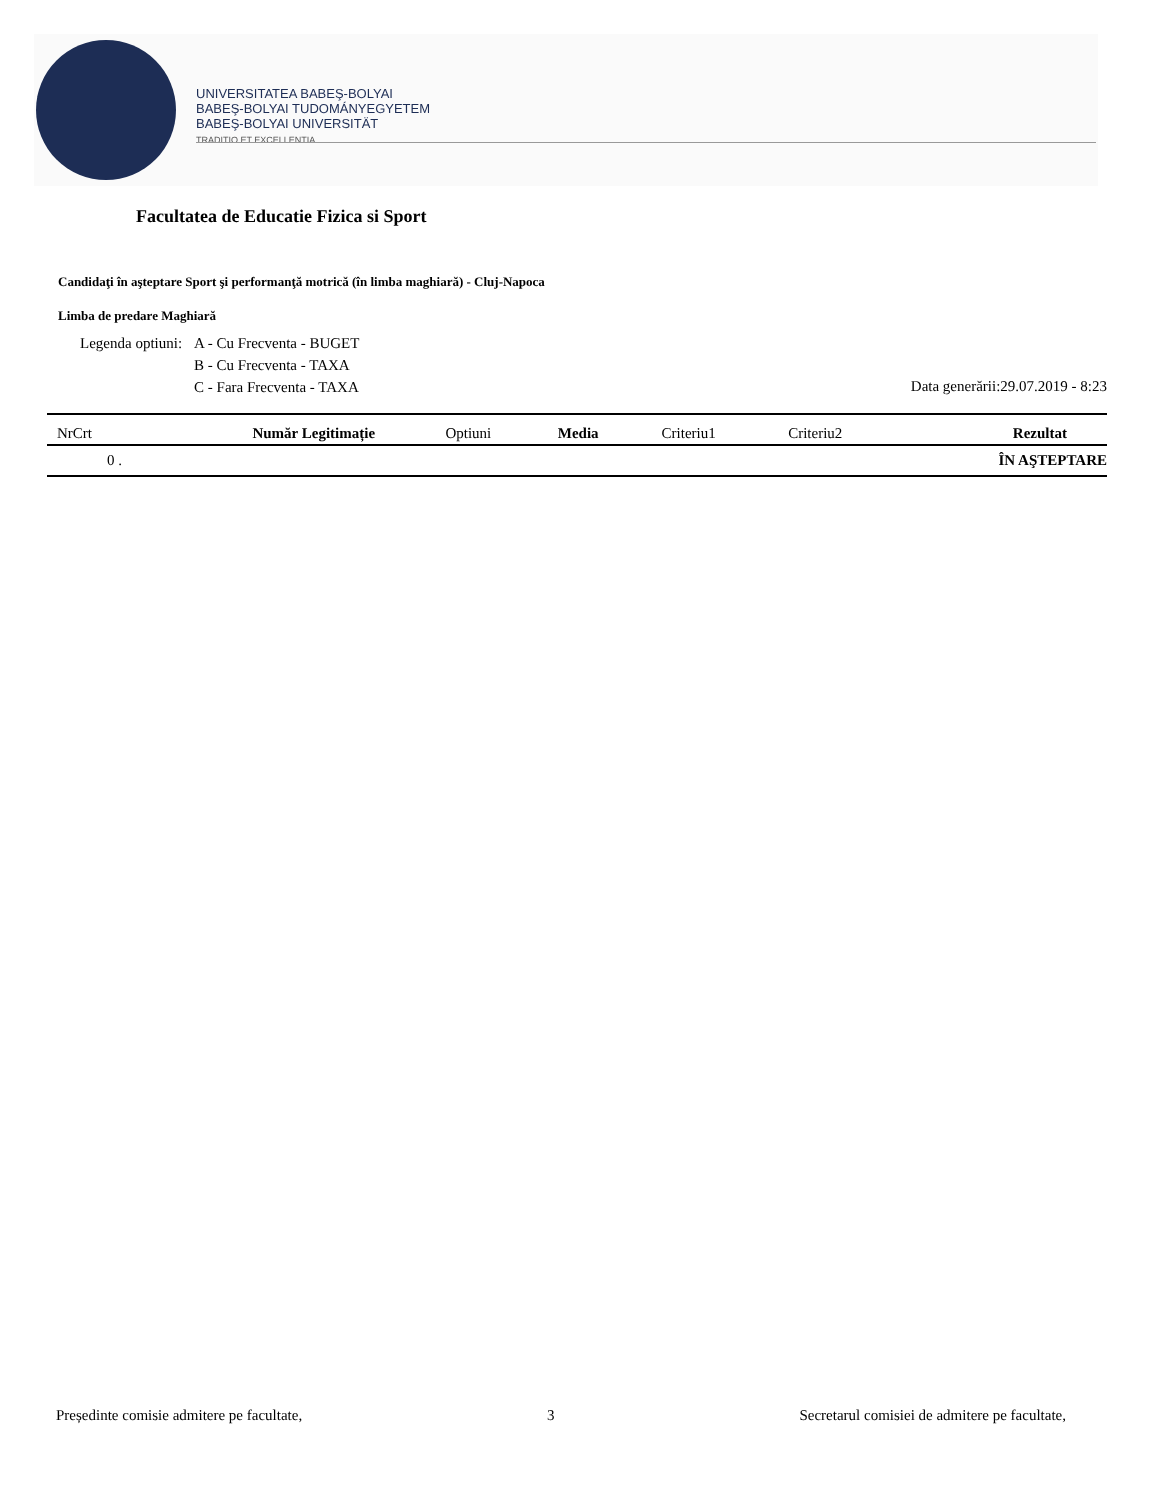UNIVERSITATEA BABEŞ-BOLYAI
BABEŞ-BOLYAI TUDOMÁNYEGYETEM
BABEŞ-BOLYAI UNIVERSITÄT
TRADITIO ET EXCELLENTIA
Facultatea de Educatie Fizica si Sport
Candidaţi în aşteptare Sport şi performanţă motrică (în limba maghiară) - Cluj-Napoca
Limba de predare Maghiară
Legenda optiuni: A - Cu Frecventa - BUGET
B - Cu Frecventa - TAXA
C - Fara Frecventa - TAXA
Data generării:29.07.2019 - 8:23
| NrCrt | Număr Legitimație | Optiuni | Media | Criteriu1 | Criteriu2 | Rezultat |
| --- | --- | --- | --- | --- | --- | --- |
| 0 . | | | | | | ÎN AŞTEPTARE |
Președinte comisie admitere pe facultate, 3 Secretarul comisiei de admitere pe facultate,